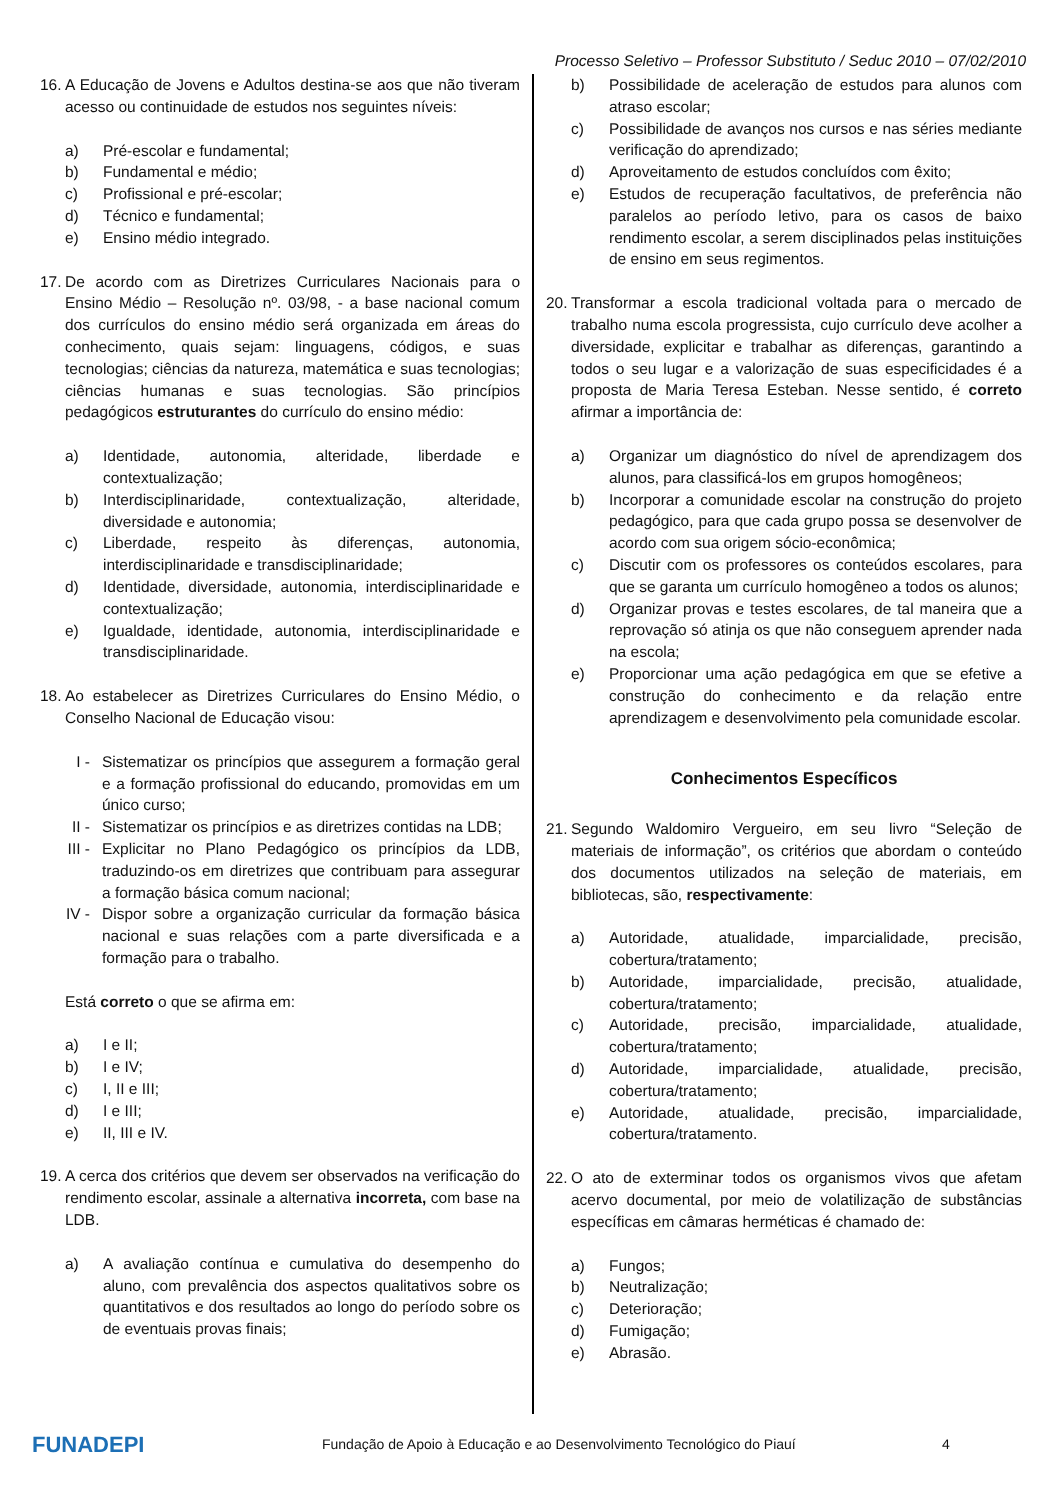Processo Seletivo – Professor Substituto / Seduc 2010 – 07/02/2010
16. A Educação de Jovens e Adultos destina-se aos que não tiveram acesso ou continuidade de estudos nos seguintes níveis:
a) Pré-escolar e fundamental;
b) Fundamental e médio;
c) Profissional e pré-escolar;
d) Técnico e fundamental;
e) Ensino médio integrado.
17. De acordo com as Diretrizes Curriculares Nacionais para o Ensino Médio – Resolução nº. 03/98, - a base nacional comum dos currículos do ensino médio será organizada em áreas do conhecimento, quais sejam: linguagens, códigos, e suas tecnologias; ciências da natureza, matemática e suas tecnologias; ciências humanas e suas tecnologias. São princípios pedagógicos estruturantes do currículo do ensino médio:
a) Identidade, autonomia, alteridade, liberdade e contextualização;
b) Interdisciplinaridade, contextualização, alteridade, diversidade e autonomia;
c) Liberdade, respeito às diferenças, autonomia, interdisciplinaridade e transdisciplinaridade;
d) Identidade, diversidade, autonomia, interdisciplinaridade e contextualização;
e) Igualdade, identidade, autonomia, interdisciplinaridade e transdisciplinaridade.
18. Ao estabelecer as Diretrizes Curriculares do Ensino Médio, o Conselho Nacional de Educação visou:
I - Sistematizar os princípios que assegurem a formação geral e a formação profissional do educando, promovidas em um único curso;
II - Sistematizar os princípios e as diretrizes contidas na LDB;
III - Explicitar no Plano Pedagógico os princípios da LDB, traduzindo-os em diretrizes que contribuam para assegurar a formação básica comum nacional;
IV - Dispor sobre a organização curricular da formação básica nacional e suas relações com a parte diversificada e a formação para o trabalho.
Está correto o que se afirma em:
a) I e II;
b) I e IV;
c) I, II e III;
d) I e III;
e) II, III e IV.
19. A cerca dos critérios que devem ser observados na verificação do rendimento escolar, assinale a alternativa incorreta, com base na LDB.
a) A avaliação contínua e cumulativa do desempenho do aluno, com prevalência dos aspectos qualitativos sobre os quantitativos e dos resultados ao longo do período sobre os de eventuais provas finais;
b) Possibilidade de aceleração de estudos para alunos com atraso escolar;
c) Possibilidade de avanços nos cursos e nas séries mediante verificação do aprendizado;
d) Aproveitamento de estudos concluídos com êxito;
e) Estudos de recuperação facultativos, de preferência não paralelos ao período letivo, para os casos de baixo rendimento escolar, a serem disciplinados pelas instituições de ensino em seus regimentos.
20. Transformar a escola tradicional voltada para o mercado de trabalho numa escola progressista, cujo currículo deve acolher a diversidade, explicitar e trabalhar as diferenças, garantindo a todos o seu lugar e a valorização de suas especificidades é a proposta de Maria Teresa Esteban. Nesse sentido, é correto afirmar a importância de:
a) Organizar um diagnóstico do nível de aprendizagem dos alunos, para classificá-los em grupos homogêneos;
b) Incorporar a comunidade escolar na construção do projeto pedagógico, para que cada grupo possa se desenvolver de acordo com sua origem sócio-econômica;
c) Discutir com os professores os conteúdos escolares, para que se garanta um currículo homogêneo a todos os alunos;
d) Organizar provas e testes escolares, de tal maneira que a reprovação só atinja os que não conseguem aprender nada na escola;
e) Proporcionar uma ação pedagógica em que se efetive a construção do conhecimento e da relação entre aprendizagem e desenvolvimento pela comunidade escolar.
Conhecimentos Específicos
21. Segundo Waldomiro Vergueiro, em seu livro “Seleção de materiais de informação”, os critérios que abordam o conteúdo dos documentos utilizados na seleção de materiais, em bibliotecas, são, respectivamente:
a) Autoridade, atualidade, imparcialidade, precisão, cobertura/tratamento;
b) Autoridade, imparcialidade, precisão, atualidade, cobertura/tratamento;
c) Autoridade, precisão, imparcialidade, atualidade, cobertura/tratamento;
d) Autoridade, imparcialidade, atualidade, precisão, cobertura/tratamento;
e) Autoridade, atualidade, precisão, imparcialidade, cobertura/tratamento.
22. O ato de exterminar todos os organismos vivos que afetam acervo documental, por meio de volatilização de substâncias específicas em câmaras herméticas é chamado de:
a) Fungos;
b) Neutralização;
c) Deterioração;
d) Fumigação;
e) Abrasão.
FUNADEPI
Fundação de Apoio à Educação e ao Desenvolvimento Tecnológico do Piauí 4